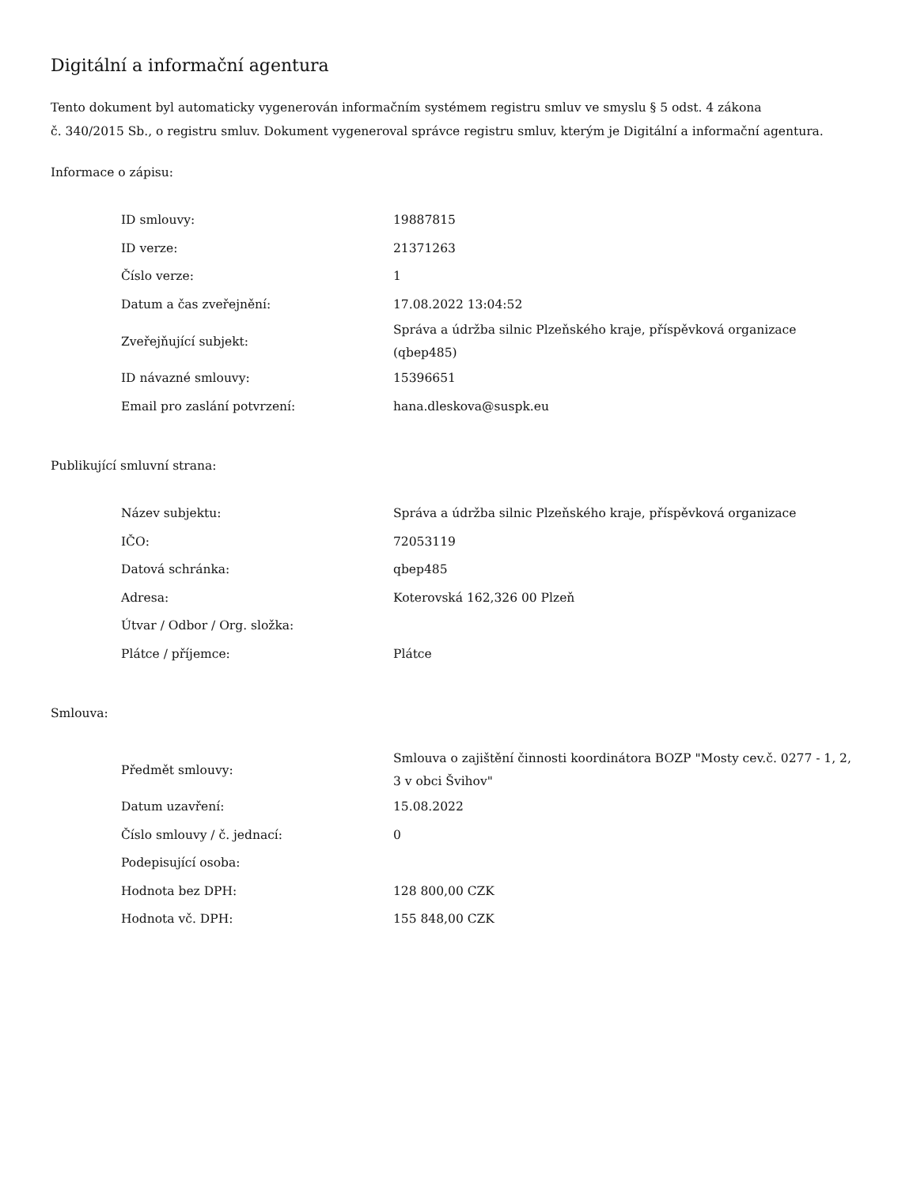Digitální a informační agentura
Tento dokument byl automaticky vygenerován informačním systémem registru smluv ve smyslu § 5 odst. 4 zákona
č. 340/2015 Sb., o registru smluv. Dokument vygeneroval správce registru smluv, kterým je Digitální a informační agentura.
Informace o zápisu:
| ID smlouvy: | 19887815 |
| ID verze: | 21371263 |
| Číslo verze: | 1 |
| Datum a čas zveřejnění: | 17.08.2022 13:04:52 |
| Zveřejňující subjekt: | Správa a údržba silnic Plzeňského kraje, příspěvková organizace (qbep485) |
| ID návazné smlouvy: | 15396651 |
| Email pro zaslání potvrzení: | hana.dleskova@suspk.eu |
Publikující smluvní strana:
| Název subjektu: | Správa a údržba silnic Plzeňského kraje, příspěvková organizace |
| IČO: | 72053119 |
| Datová schránka: | qbep485 |
| Adresa: | Koterovská 162,326 00 Plzeň |
| Útvar / Odbor / Org. složka: | |
| Plátce / příjemce: | Plátce |
Smlouva:
| Předmět smlouvy: | Smlouva o zajištění činnosti koordinátora BOZP "Mosty cev.č. 0277 - 1, 2, 3 v obci Švihov" |
| Datum uzavření: | 15.08.2022 |
| Číslo smlouvy / č. jednací: | 0 |
| Podepisující osoba: | |
| Hodnota bez DPH: | 128 800,00 CZK |
| Hodnota vč. DPH: | 155 848,00 CZK |